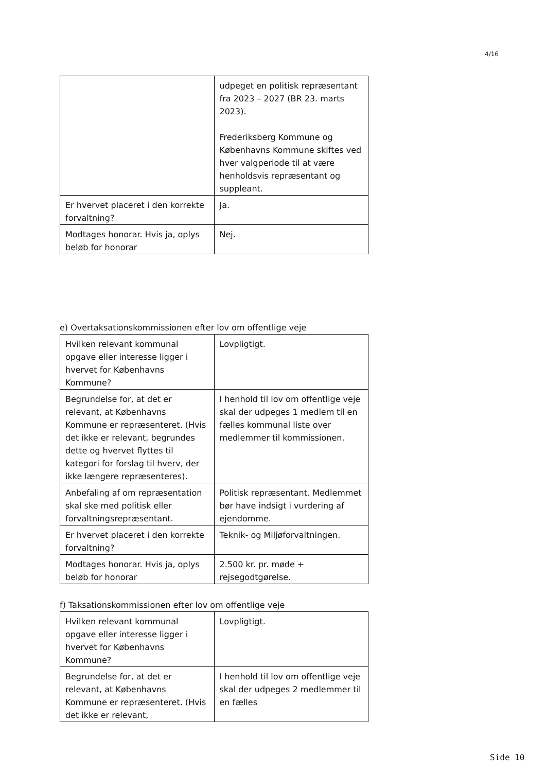4/16
| | udpeget en politisk repræsentant fra 2023 – 2027 (BR 23. marts 2023). Frederiksberg Kommune og Københavns Kommune skiftes ved hver valgperiode til at være henholdsvis repræsentant og suppleant. |
| Er hvervet placeret i den korrekte forvaltning? | Ja. |
| Modtages honorar. Hvis ja, oplys beløb for honorar | Nej. |
e) Overtaksationskommissionen efter lov om offentlige veje
| Hvilken relevant kommunal opgave eller interesse ligger i hvervet for Københavns Kommune? | Lovpligtigt. |
| Begrundelse for, at det er relevant, at Københavns Kommune er repræsenteret. (Hvis det ikke er relevant, begrundes dette og hvervet flyttes til kategori for forslag til hverv, der ikke længere repræsenteres). | I henhold til lov om offentlige veje skal der udpeges 1 medlem til en fælles kommunal liste over medlemmer til kommissionen. |
| Anbefaling af om repræsentation skal ske med politisk eller forvaltningsrepræsentant. | Politisk repræsentant. Medlemmet bør have indsigt i vurdering af ejendomme. |
| Er hvervet placeret i den korrekte forvaltning? | Teknik- og Miljøforvaltningen. |
| Modtages honorar. Hvis ja, oplys beløb for honorar | 2.500 kr. pr. møde + rejsegodtgørelse. |
f) Taksationskommissionen efter lov om offentlige veje
| Hvilken relevant kommunal opgave eller interesse ligger i hvervet for Københavns Kommune? | Lovpligtigt. |
| Begrundelse for, at det er relevant, at Københavns Kommune er repræsenteret. (Hvis det ikke er relevant, | I henhold til lov om offentlige veje skal der udpeges 2 medlemmer til en fælles |
Side 10